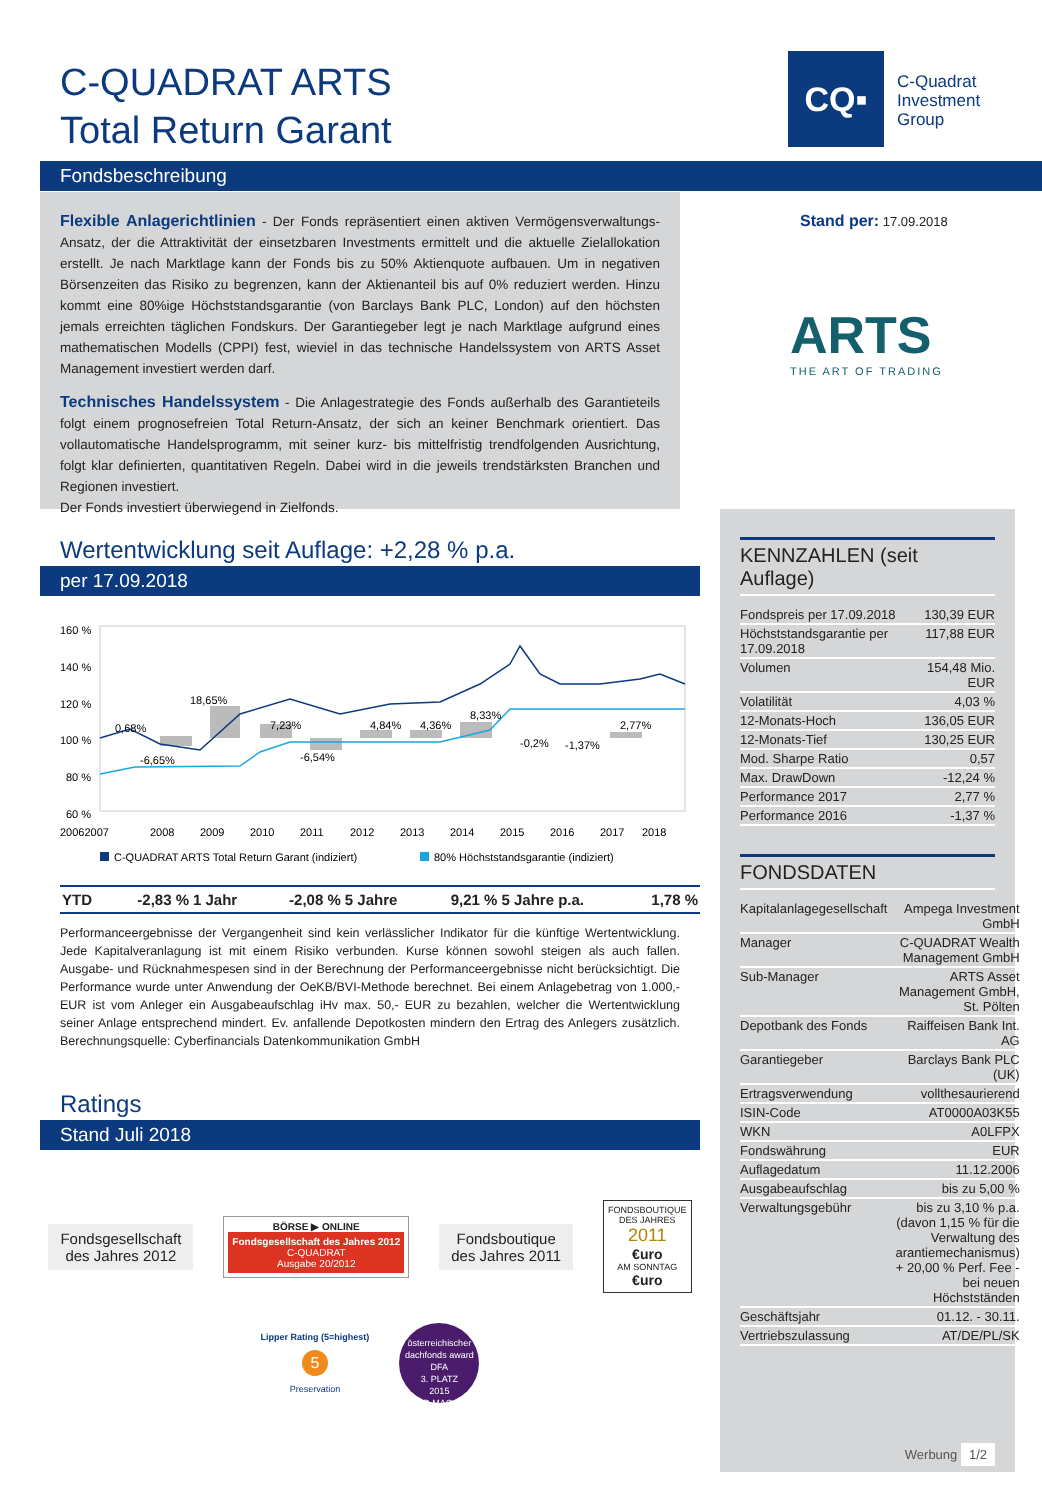C-QUADRAT ARTS
Total Return Garant
CQ▪
C-Quadrat
Investment
Group
Fondsbeschreibung
Flexible Anlagerichtlinien - Der Fonds repräsentiert einen aktiven Vermögensverwaltungs-Ansatz, der die Attraktivität der einsetzbaren Investments ermittelt und die aktuelle Zielallokation erstellt. Je nach Marktlage kann der Fonds bis zu 50% Aktienquote aufbauen. Um in negativen Börsenzeiten das Risiko zu begrenzen, kann der Aktienanteil bis auf 0% reduziert werden. Hinzu kommt eine 80%ige Höchststandsgarantie (von Barclays Bank PLC, London) auf den höchsten jemals erreichten täglichen Fondskurs. Der Garantiegeber legt je nach Marktlage aufgrund eines mathematischen Modells (CPPI) fest, wieviel in das technische Handelssystem von ARTS Asset Management investiert werden darf.
Technisches Handelssystem - Die Anlagestrategie des Fonds außerhalb des Garantieteils folgt einem prognosefreien Total Return-Ansatz, der sich an keiner Benchmark orientiert. Das vollautomatische Handelsprogramm, mit seiner kurz- bis mittelfristig trendfolgenden Ausrichtung, folgt klar definierten, quantitativen Regeln. Dabei wird in die jeweils trendstärksten Branchen und Regionen investiert.
Der Fonds investiert überwiegend in Zielfonds.
Stand per: 17.09.2018
ARTS
THE ART OF TRADING
KENNZAHLEN (seit Auflage)
| Fondspreis per 17.09.2018 | 130,39 EUR |
| Höchststandsgarantie per 17.09.2018 | 117,88 EUR |
| Volumen | 154,48 Mio. EUR |
| Volatilität | 4,03 % |
| 12-Monats-Hoch | 136,05 EUR |
| 12-Monats-Tief | 130,25 EUR |
| Mod. Sharpe Ratio | 0,57 |
| Max. DrawDown | -12,24 % |
| Performance 2017 | 2,77 % |
| Performance 2016 | -1,37 % |
FONDSDATEN
| Kapitalanlagegesellschaft | Ampega Investment GmbH |
| Manager | C-QUADRAT Wealth Management GmbH |
| Sub-Manager | ARTS Asset Management GmbH, St. Pölten |
| Depotbank des Fonds | Raiffeisen Bank Int. AG |
| Garantiegeber | Barclays Bank PLC (UK) |
| Ertragsverwendung | vollthesaurierend |
| ISIN-Code | AT0000A03K55 |
| WKN | A0LFPX |
| Fondswährung | EUR |
| Auflagedatum | 11.12.2006 |
| Ausgabeaufschlag | bis zu 5,00 % |
| Verwaltungsgebühr | bis zu 3,10 % p.a. (davon 1,15 % für die Verwaltung des arantiemechanismus) + 20,00 % Perf. Fee - bei neuen Höchstständen |
| Geschäftsjahr | 01.12. - 30.11. |
| Vertriebszulassung | AT/DE/PL/SK |
Werbung 1/2
Wertentwicklung seit Auflage: +2,28 % p.a.
per 17.09.2018
160 %
140 %
120 %
100 %
80 %
60 %
18,65%
0,68%
-6,65%
7,23%
-6,54%
4,84%
4,36%
8,33%
-0,2%
-1,37%
2,77%
20062007
2008
2009
2010
2011
2012
2013
2014
2015
2016
2017
2018
C-QUADRAT ARTS Total Return Garant (indiziert)
80% Höchststandsgarantie (indiziert)
| YTD | -2,83 % | 1 Jahr | -2,08 % | 5 Jahre | 9,21 % | 5 Jahre p.a. | 1,78 % |
Performanceergebnisse der Vergangenheit sind kein verlässlicher Indikator für die künftige Wertentwicklung. Jede Kapitalveranlagung ist mit einem Risiko verbunden. Kurse können sowohl steigen als auch fallen. Ausgabe- und Rücknahmespesen sind in der Berechnung der Performanceergebnisse nicht berücksichtigt. Die Performance wurde unter Anwendung der OeKB/BVI-Methode berechnet. Bei einem Anlagebetrag von 1.000,- EUR ist vom Anleger ein Ausgabeaufschlag iHv max. 50,- EUR zu bezahlen, welcher die Wertentwicklung seiner Anlage entsprechend mindert. Ev. anfallende Depotkosten mindern den Ertrag des Anlegers zusätzlich. Berechnungsquelle: Cyberfinancials Datenkommunikation GmbH
Ratings
Stand Juli 2018
Fondsgesellschaft
des Jahres 2012
BÖRSE ▶ ONLINE
Fondsgesellschaft des Jahres 2012
C-QUADRAT
Ausgabe 20/2012
Fondsboutique
des Jahres 2011
FONDSBOUTIQUE
DES JAHRES
2011
€uro
AM SONNTAG
€uro
Lipper Rating (5=highest)
5
Preservation
österreichischer dachfonds award
DFA
3. PLATZ
2015
GELD MAGAZIN